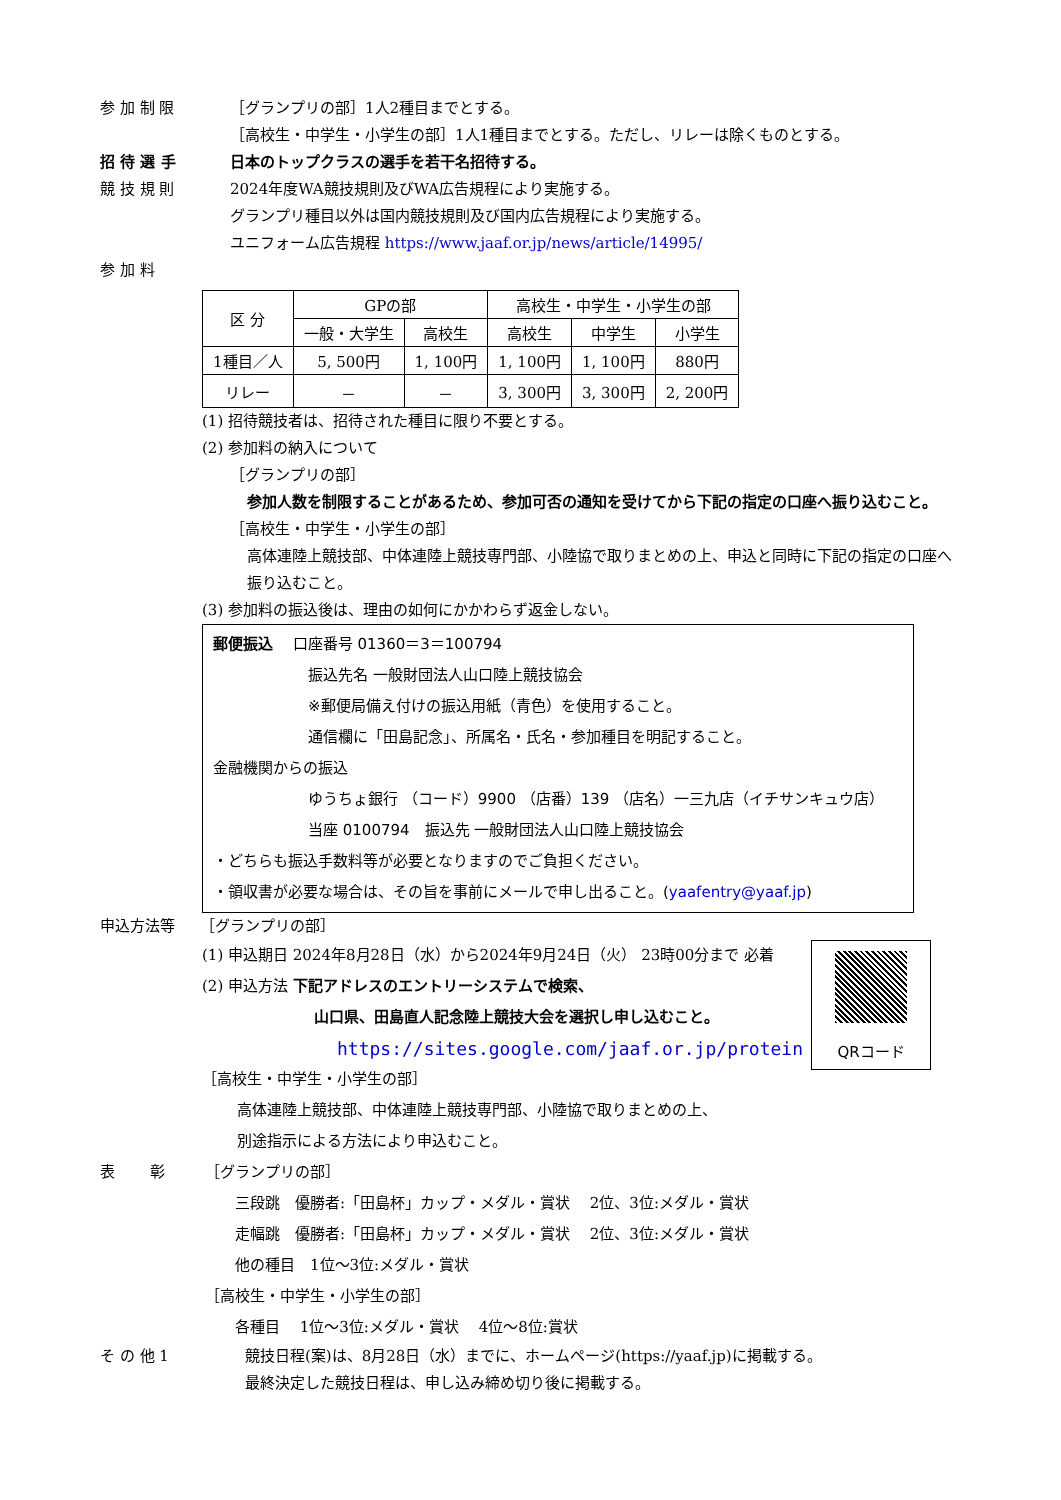参 加 制 限 ［グランプリの部］1人2種目までとする。
［高校生・中学生・小学生の部］1人1種目までとする。ただし、リレーは除くものとする。
招 待 選 手 日本のトップクラスの選手を若干名招待する。
競 技 規 則 2024年度WA競技規則及びWA広告規程により実施する。
グランプリ種目以外は国内競技規則及び国内広告規程により実施する。
ユニフォーム広告規程 https://www.jaaf.or.jp/news/article/14995/
参 加 料
| 区 分 | GPの部 | | 高校生・中学生・小学生の部 | | |
| --- | --- | --- | --- | --- | --- |
| | 一般・大学生 | 高校生 | 高校生 | 中学生 | 小学生 |
| 1種目／人 | 5, 500円 | 1, 100円 | 1, 100円 | 1, 100円 | 880円 |
| リレー | － | － | 3, 300円 | 3, 300円 | 2, 200円 |
(1) 招待競技者は、招待された種目に限り不要とする。
(2) 参加料の納入について
［グランプリの部］
参加人数を制限することがあるため、参加可否の通知を受けてから下記の指定の口座へ振り込むこと。
［高校生・中学生・小学生の部］
高体連陸上競技部、中体連陸上競技専門部、小陸協で取りまとめの上、申込と同時に下記の指定の口座へ振り込むこと。
(3) 参加料の振込後は、理由の如何にかかわらず返金しない。
郵便振込　 口座番号 01360＝3＝100794
振込先名 一般財団法人山口陸上競技協会
※郵便局備え付けの振込用紙（青色）を使用すること。
通信欄に「田島記念」、所属名・氏名・参加種目を明記すること。
金融機関からの振込
ゆうちょ銀行 （コード）9900 （店番）139 （店名）一三九店（イチサンキュウ店）
当座 0100794　振込先 一般財団法人山口陸上競技協会
・どちらも振込手数料等が必要となりますのでご負担ください。
・領収書が必要な場合は、その旨を事前にメールで申し出ること。(yaafentry@yaaf.jp)
申込方法等 ［グランプリの部］
QRコード
(1) 申込期日 2024年8月28日（水）から2024年9月24日（火） 23時00分まで 必着
(2) 申込方法 下記アドレスのエントリーシステムで検索、
山口県、田島直人記念陸上競技大会を選択し申し込むこと。
https://sites.google.com/jaaf.or.jp/protein
［高校生・中学生・小学生の部］
高体連陸上競技部、中体連陸上競技専門部、小陸協で取りまとめの上、
別途指示による方法により申込むこと。
表　　 彰 ［グランプリの部］
三段跳　優勝者:「田島杯」カップ・メダル・賞状　 2位、3位:メダル・賞状
走幅跳　優勝者:「田島杯」カップ・メダル・賞状　 2位、3位:メダル・賞状
他の種目　1位～3位:メダル・賞状
［高校生・中学生・小学生の部］
各種目　 1位～3位:メダル・賞状　 4位～8位:賞状
そ の 他 1 競技日程(案)は、8月28日（水）までに、ホームページ(https://yaaf.jp)に掲載する。
最終決定した競技日程は、申し込み締め切り後に掲載する。